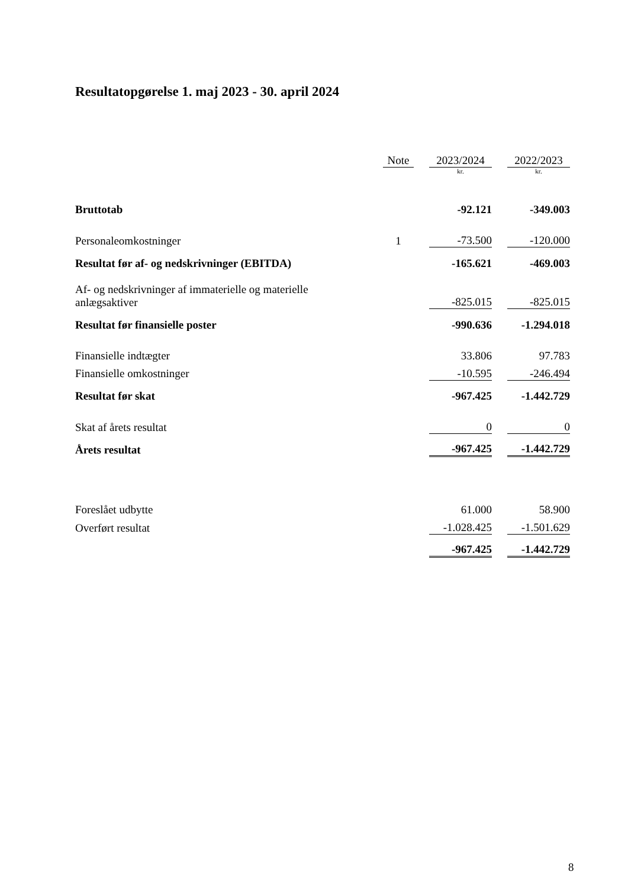Resultatopgørelse 1. maj 2023 - 30. april 2024
| | Note | | 2023/2024 | | 2022/2023 |
| --- | --- | --- | --- | --- | --- |
| | | | kr. | | kr. |
| Bruttotab | | | -92.121 | | -349.003 |
| Personaleomkostninger | 1 | | -73.500 | | -120.000 |
| Resultat før af- og nedskrivninger (EBITDA) | | | -165.621 | | -469.003 |
| Af- og nedskrivninger af immaterielle og materielle anlægsaktiver | | | -825.015 | | -825.015 |
| Resultat før finansielle poster | | | -990.636 | | -1.294.018 |
| Finansielle indtægter | | | 33.806 | | 97.783 |
| Finansielle omkostninger | | | -10.595 | | -246.494 |
| Resultat før skat | | | -967.425 | | -1.442.729 |
| Skat af årets resultat | | | 0 | | 0 |
| Årets resultat | | | -967.425 | | -1.442.729 |
| Foreslået udbytte | | | 61.000 | | 58.900 |
| Overført resultat | | | -1.028.425 | | -1.501.629 |
| | | | -967.425 | | -1.442.729 |
8